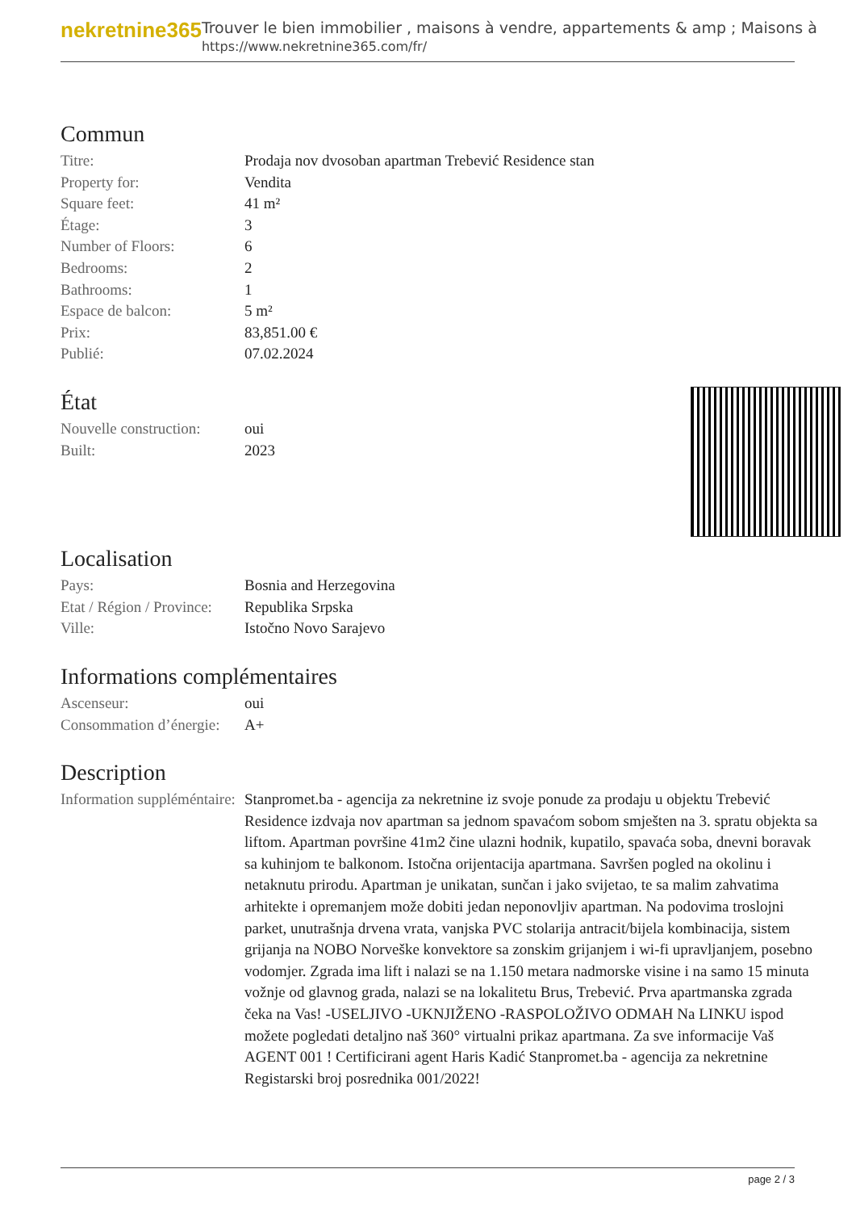nekretnine365
Trouver le bien immobilier , maisons à vendre, appartements & amp ; Maisons à
https://www.nekretnine365.com/fr/
Commun
| Titre: | Prodaja nov dvosoban apartman Trebević Residence stan |
| Property for: | Vendita |
| Square feet: | 41 m² |
| Étage: | 3 |
| Number of Floors: | 6 |
| Bedrooms: | 2 |
| Bathrooms: | 1 |
| Espace de balcon: | 5 m² |
| Prix: | 83,851.00 € |
| Publié: | 07.02.2024 |
État
| Nouvelle construction: | oui |
| Built: | 2023 |
Localisation
| Pays: | Bosnia and Herzegovina |
| Etat / Région / Province: | Republika Srpska |
| Ville: | Istočno Novo Sarajevo |
Informations complémentaires
| Ascenseur: | oui |
| Consommation d’énergie: | A+ |
Description
| Information suppléméntaire: | Stanpromet.ba - agencija za nekretnine iz svoje ponude za prodaju u objektu Trebević Residence izdvaja nov apartman sa jednom spavaćom sobom smješten na 3. spratu objekta sa liftom. Apartman površine 41m2 čine ulazni hodnik, kupatilo, spavaća soba, dnevni boravak sa kuhinjom te balkonom. Istočna orijentacija apartmana. Savršen pogled na okolinu i netaknutu prirodu. Apartman je unikatan, sunčan i jako svijetao, te sa malim zahvatima arhitekte i opremanjem može dobiti jedan neponovljiv apartman. Na podovima troslojni parket, unutrašnja drvena vrata, vanjska PVC stolarija antracit/bijela kombinacija, sistem grijanja na NOBO Norveške konvektore sa zonskim grijanjem i wi-fi upravljanjem, posebno vodomjer. Zgrada ima lift i nalazi se na 1.150 metara nadmorske visine i na samo 15 minuta vožnje od glavnog grada, nalazi se na lokalitetu Brus, Trebević. Prva apartmanska zgrada čeka na Vas! -USELJIVO -UKNJIŽENO -RASPOLOŽIVO ODMAH Na LINKU ispod možete pogledati detaljno naš 360° virtualni prikaz apartmana. Za sve informacije Vaš AGENT 001 ! Certificirani agent Haris Kadić Stanpromet.ba - agencija za nekretnine Registarski broj posrednika 001/2022! |
page 2 / 3